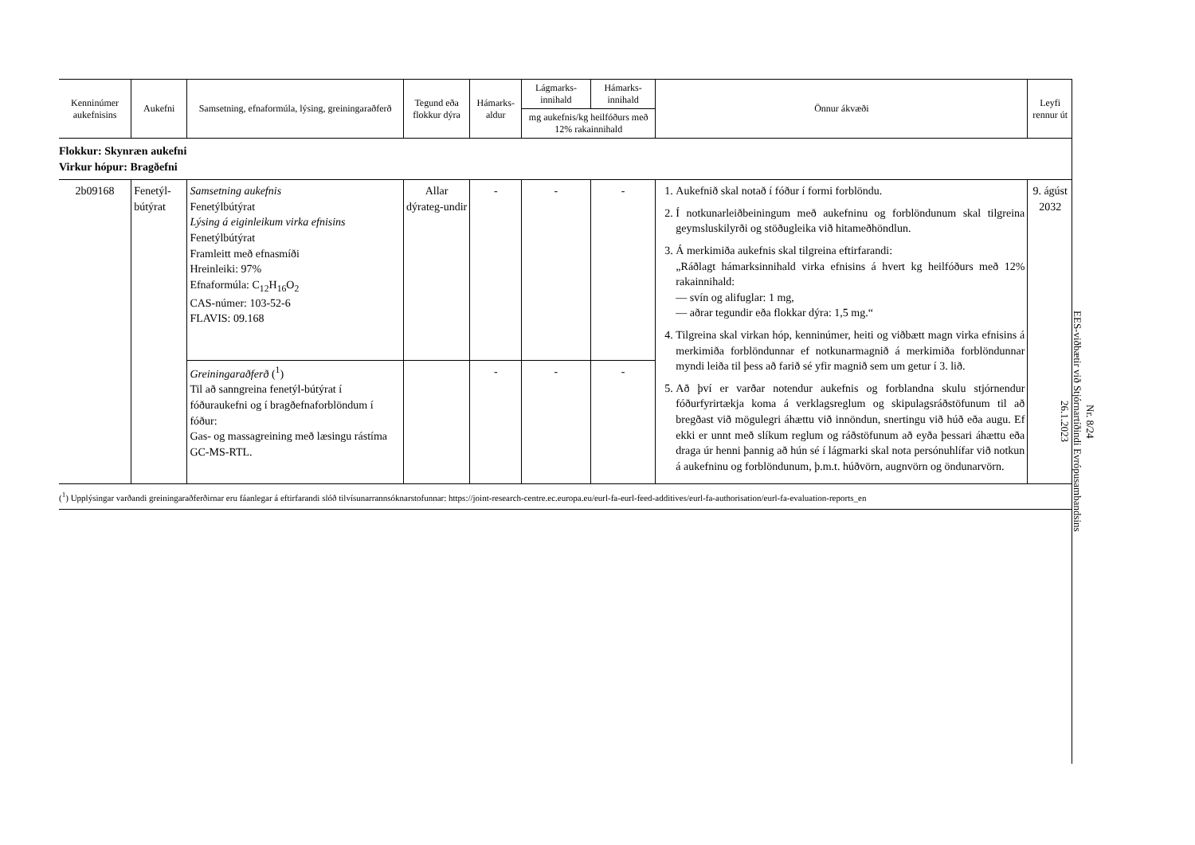| Kenninúmer aukefnisins | Aukefni | Samsetning, efnaformúla, lýsing, greiningaraðferð | Tegund eða flokkur dýra | Hámarks-aldur | Lágmarks-innihald | Hámarks-innihald | Önnur ákvæði | Leyfi rennur út |
| --- | --- | --- | --- | --- | --- | --- | --- | --- |
| | | | | | mg aukefnis/kg heilfóðurs með 12% rakainnihald | | | |
| Flokkur: Skynræn aukefni Virkur hópur: Bragðefni | | | | | | | | |
| 2b09168 | Fenetýl-bútýrat | Samsetning aukefnis Fenetýlbútýrat Lýsing á eiginleikum virka efnisins Fenetýlbútýrat Framleitt með efnasmíði Hreinleiki: 97% Efnaformúla: C<sub>12</sub>H<sub>16</sub>O<sub>2</sub> CAS-númer: 103-52-6 FLAVIS: 09.168 | Allar dýrateg-undir | - | - | - | 1. Aukefnið skal notað í fóður í formi forblöndu. 2. Í notkunarleiðbeiningum með aukefninu og forblöndunum skal tilgreina geymsluskilyrði og stöðugleika við hitameðhöndlun. 3. Á merkimiða aukefnis skal tilgreina eftirfarandi: „Ráðlagt hámarksinnihald virka efnisins á hvert kg heilfóðurs með 12% rakainnihald: — svín og alifuglar: 1 mg, — aðrar tegundir eða flokkar dýra: 1,5 mg.“ 4. Tilgreina skal virkan hóp, kenninúmer, heiti og viðbætt magn virka efnisins á merkimiða forblöndunnar ef notkunarmagnið á merkimiða forblöndunnar myndi leiða til þess að farið sé yfir magnið sem um getur í 3. lið. 5. Að því er varðar notendur aukefnis og forblandna skulu stjórnendur fóðurfyrirtækja koma á verklagsreglum og skipulagsráðstöfunum til að bregðast við mögulegri áhættu við innöndun, snertingu við húð eða augu. Ef ekki er unnt með slíkum reglum og ráðstöfunum að eyða þessari áhættu eða draga úr henni þannig að hún sé í lágmarki skal nota persónuhlífar við notkun á aukefninu og forblöndunum, þ.m.t. húðvörn, augnvörn og öndunarvörn. | 9. ágúst 2032 |
| | | Greiningaraðferð (<sup>1</sup>) Til að sanngreina fenetýl-bútýrat í fóðuraukefni og í bragðefnaforblöndum í fóður: Gas- og massagreining með læsingu rástíma GC-MS-RTL. | | - | - | - | | |
(<sup>1</sup>) Upplýsingar varðandi greiningaraðferðirnar eru fáanlegar á eftirfarandi slóð tilvísunarrannsóknarstofunnar: https://joint-research-centre.ec.europa.eu/eurl-fa-eurl-feed-additives/eurl-fa-authorisation/eurl-fa-evaluation-reports_en
Nr. 8/24
EES-viðbætir við Stjórnartíðindi Evrópusambandsins
26.1.2023